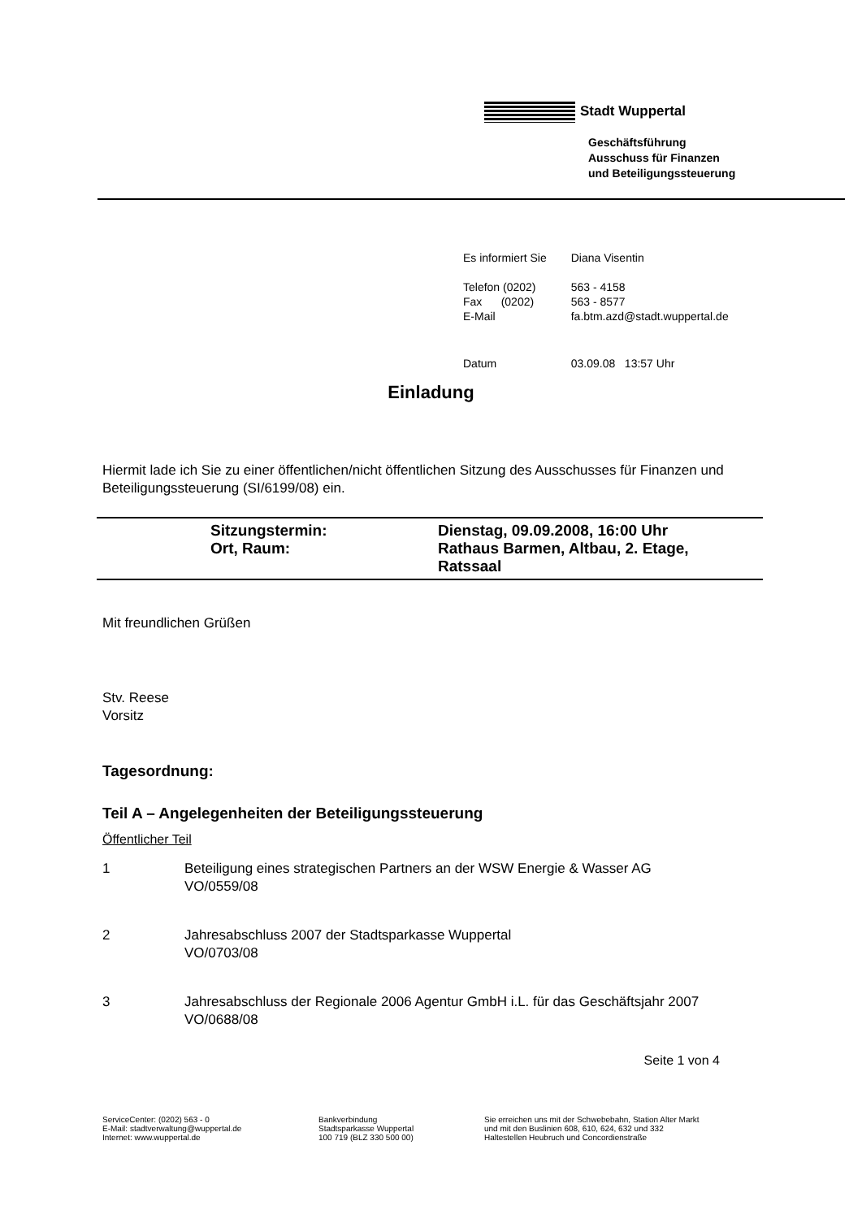Stadt Wuppertal
Geschäftsführung
Ausschuss für Finanzen
und Beteiligungssteuerung
| Es informiert Sie | Diana Visentin |
| Telefon (0202) | 563 - 4158 |
| Fax (0202) | 563 - 8577 |
| E-Mail | fa.btm.azd@stadt.wuppertal.de |
| Datum | 03.09.08 13:57 Uhr |
Einladung
Hiermit lade ich Sie zu einer öffentlichen/nicht öffentlichen Sitzung des Ausschusses für Finanzen und Beteiligungssteuerung (SI/6199/08) ein.
| | Sitzungstermin: | Dienstag, 09.09.2008, 16:00 Uhr |
| | Ort, Raum: | Rathaus Barmen, Altbau, 2. Etage, Ratssaal |
Mit freundlichen Grüßen
Stv. Reese
Vorsitz
Tagesordnung:
Teil A – Angelegenheiten der Beteiligungssteuerung
Öffentlicher Teil
1 Beteiligung eines strategischen Partners an der WSW Energie & Wasser AG
VO/0559/08
2 Jahresabschluss 2007 der Stadtsparkasse Wuppertal
VO/0703/08
3 Jahresabschluss der Regionale 2006 Agentur GmbH i.L. für das Geschäftsjahr 2007
VO/0688/08
Seite 1 von 4
ServiceCenter: (0202) 563 - 0
E-Mail: stadtverwaltung@wuppertal.de
Internet: www.wuppertal.de
Bankverbindung
Stadtsparkasse Wuppertal
100 719 (BLZ 330 500 00)
Sie erreichen uns mit der Schwebebahn, Station Alter Markt
und mit den Buslinien 608, 610, 624, 632 und 332
Haltestellen Heubruch und Concordienstraße